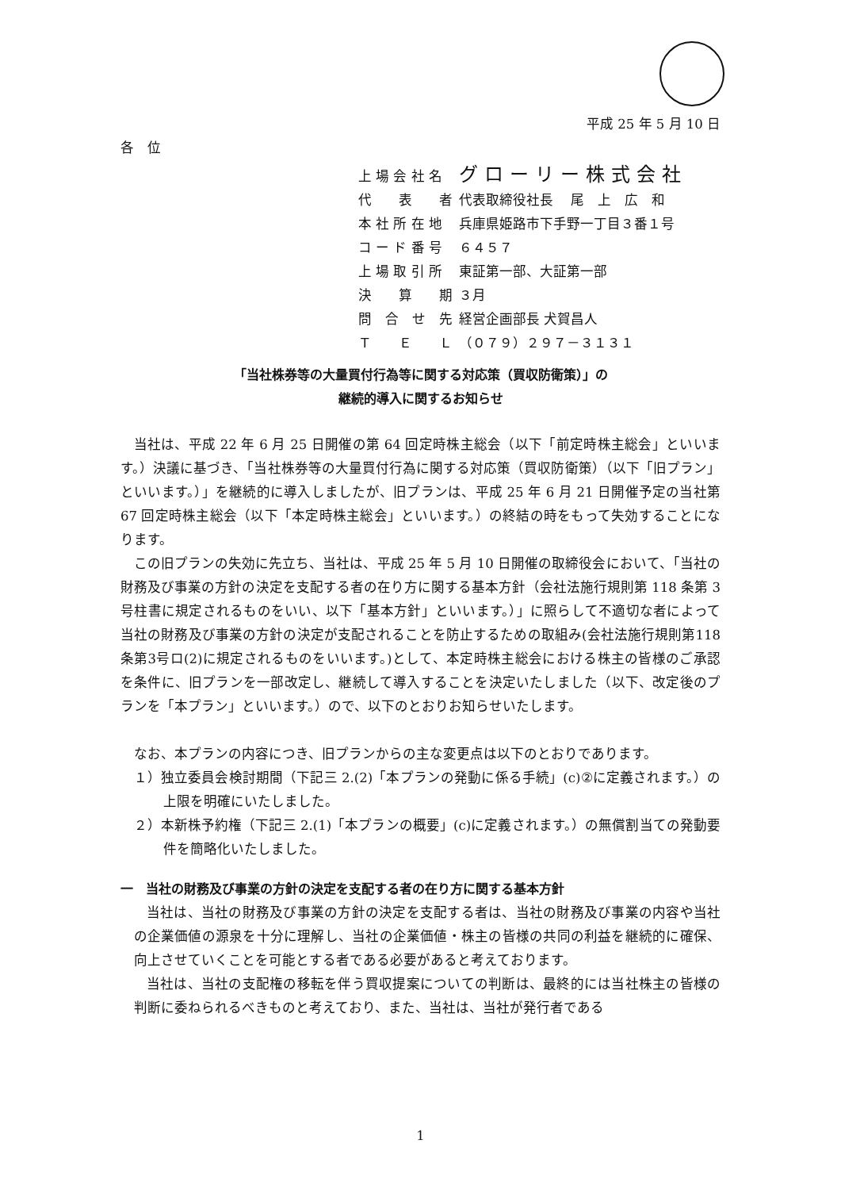平成 25 年 5 月 10 日
各　位
| 上 場 会 社 名 | グローリー株式会社 |
| 代 表 者 | 代表取締役社長 尾 上 広 和 |
| 本 社 所 在 地 | 兵庫県姫路市下手野一丁目３番１号 |
| コ ー ド 番 号 | ６４５７ |
| 上 場 取 引 所 | 東証第一部、大証第一部 |
| 決 算 期 | ３月 |
| 問 合 せ 先 | 経営企画部長 犬賀昌人 |
| Ｔ Ｅ Ｌ | （０７９）２９７－３１３１ |
「当社株券等の大量買付行為等に関する対応策（買収防衛策）」の
継続的導入に関するお知らせ
当社は、平成 22 年 6 月 25 日開催の第 64 回定時株主総会（以下「前定時株主総会」といいます。）決議に基づき、「当社株券等の大量買付行為に関する対応策（買収防衛策）（以下「旧プラン」といいます。）」を継続的に導入しましたが、旧プランは、平成 25 年 6 月 21 日開催予定の当社第 67 回定時株主総会（以下「本定時株主総会」といいます。）の終結の時をもって失効することになります。
この旧プランの失効に先立ち、当社は、平成 25 年 5 月 10 日開催の取締役会において、「当社の財務及び事業の方針の決定を支配する者の在り方に関する基本方針（会社法施行規則第 118 条第 3 号柱書に規定されるものをいい、以下「基本方針」といいます。）」に照らして不適切な者によって当社の財務及び事業の方針の決定が支配されることを防止するための取組み(会社法施行規則第118条第3号ロ(2)に規定されるものをいいます。)として、本定時株主総会における株主の皆様のご承認を条件に、旧プランを一部改定し、継続して導入することを決定いたしました（以下、改定後のプランを「本プラン」といいます。）ので、以下のとおりお知らせいたします。
なお、本プランの内容につき、旧プランからの主な変更点は以下のとおりであります。
１）独立委員会検討期間（下記三 2.(2)「本プランの発動に係る手続」(c)②に定義されます。）の上限を明確にいたしました。
２）本新株予約権（下記三 2.(1)「本プランの概要」(c)に定義されます。）の無償割当ての発動要件を簡略化いたしました。
一　当社の財務及び事業の方針の決定を支配する者の在り方に関する基本方針
当社は、当社の財務及び事業の方針の決定を支配する者は、当社の財務及び事業の内容や当社の企業価値の源泉を十分に理解し、当社の企業価値・株主の皆様の共同の利益を継続的に確保、向上させていくことを可能とする者である必要があると考えております。
当社は、当社の支配権の移転を伴う買収提案についての判断は、最終的には当社株主の皆様の判断に委ねられるべきものと考えており、また、当社は、当社が発行者である
1